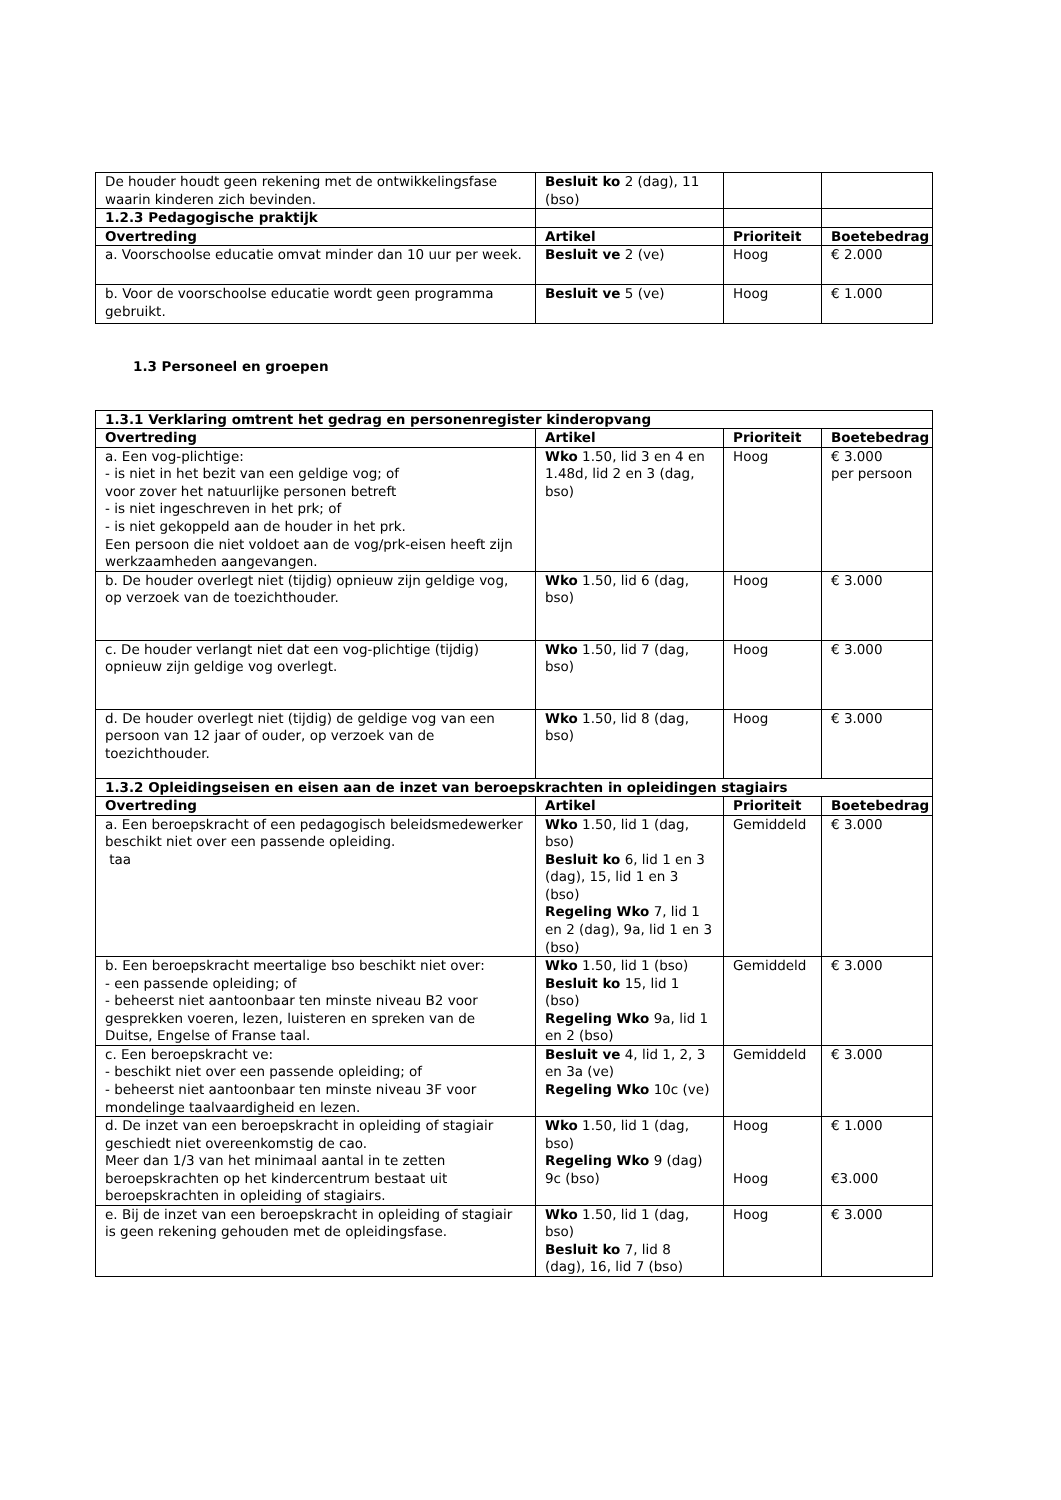| De houder houdt geen rekening met de ontwikkelingsfase waarin kinderen zich bevinden. | Besluit ko 2 (dag), 11 (bso) | | |
| 1.2.3 Pedagogische praktijk | | | |
| Overtreding | Artikel | Prioriteit | Boetebedrag |
| a. Voorschoolse educatie omvat minder dan 10 uur per week. | Besluit ve 2 (ve) | Hoog | € 2.000 |
| b. Voor de voorschoolse educatie wordt geen programma gebruikt. | Besluit ve 5 (ve) | Hoog | € 1.000 |
1.3 Personeel en groepen
| 1.3.1 Verklaring omtrent het gedrag en personenregister kinderopvang | | | |
| --- | --- | --- | --- |
| Overtreding | Artikel | Prioriteit | Boetebedrag |
| a. Een vog-plichtige: - is niet in het bezit van een geldige vog; of voor zover het natuurlijke personen betreft - is niet ingeschreven in het prk; of - is niet gekoppeld aan de houder in het prk. Een persoon die niet voldoet aan de vog/prk-eisen heeft zijn werkzaamheden aangevangen. | Wko 1.50, lid 3 en 4 en 1.48d, lid 2 en 3 (dag, bso) | Hoog | € 3.000 per persoon |
| b. De houder overlegt niet (tijdig) opnieuw zijn geldige vog, op verzoek van de toezichthouder. | Wko 1.50, lid 6 (dag, bso) | Hoog | € 3.000 |
| c. De houder verlangt niet dat een vog-plichtige (tijdig) opnieuw zijn geldige vog overlegt. | Wko 1.50, lid 7 (dag, bso) | Hoog | € 3.000 |
| d. De houder overlegt niet (tijdig) de geldige vog van een persoon van 12 jaar of ouder, op verzoek van de toezichthouder. | Wko 1.50, lid 8 (dag, bso) | Hoog | € 3.000 |
| 1.3.2 Opleidingseisen en eisen aan de inzet van beroepskrachten in opleidingen stagiairs | | | |
| Overtreding | Artikel | Prioriteit | Boetebedrag |
| a. Een beroepskracht of een pedagogisch beleidsmedewerker beschikt niet over een passende opleiding. taa | Wko 1.50, lid 1 (dag, bso) Besluit ko 6, lid 1 en 3 (dag), 15, lid 1 en 3 (bso) Regeling Wko 7, lid 1 en 2 (dag), 9a, lid 1 en 3 (bso) | Gemiddeld | € 3.000 |
| b. Een beroepskracht meertalige bso beschikt niet over: - een passende opleiding; of - beheerst niet aantoonbaar ten minste niveau B2 voor gesprekken voeren, lezen, luisteren en spreken van de Duitse, Engelse of Franse taal. | Wko 1.50, lid 1 (bso) Besluit ko 15, lid 1 (bso) Regeling Wko 9a, lid 1 en 2 (bso) | Gemiddeld | € 3.000 |
| c. Een beroepskracht ve: - beschikt niet over een passende opleiding; of - beheerst niet aantoonbaar ten minste niveau 3F voor mondelinge taalvaardigheid en lezen. | Besluit ve 4, lid 1, 2, 3 en 3a (ve) Regeling Wko 10c (ve) | Gemiddeld | € 3.000 |
| d. De inzet van een beroepskracht in opleiding of stagiair geschiedt niet overeenkomstig de cao. Meer dan 1/3 van het minimaal aantal in te zetten beroepskrachten op het kindercentrum bestaat uit beroepskrachten in opleiding of stagiairs. | Wko 1.50, lid 1 (dag, bso) Regeling Wko 9 (dag) 9c (bso) | Hoog Hoog | € 1.000 €3.000 |
| e. Bij de inzet van een beroepskracht in opleiding of stagiair is geen rekening gehouden met de opleidingsfase. | Wko 1.50, lid 1 (dag, bso) Besluit ko 7, lid 8 (dag), 16, lid 7 (bso) | Hoog | € 3.000 |